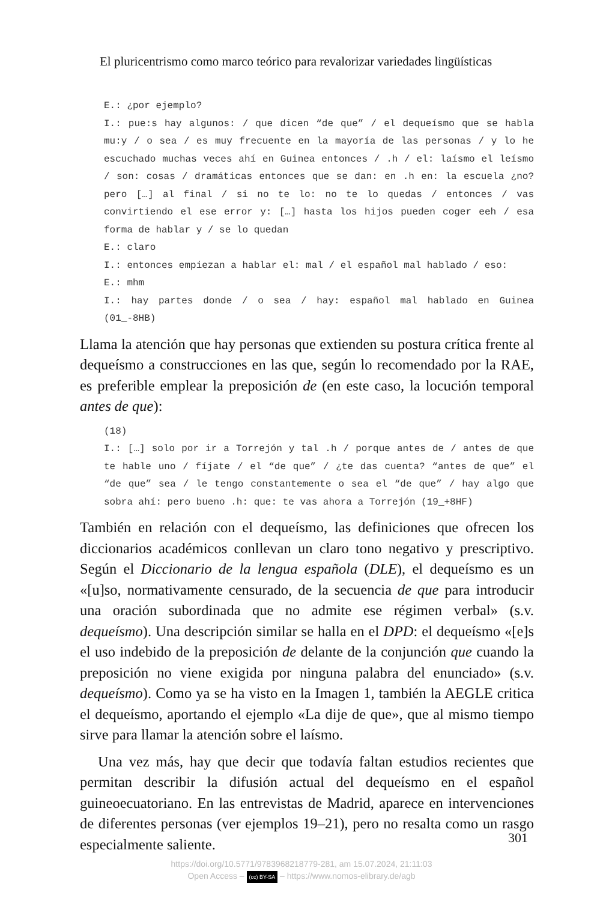El pluricentrismo como marco teórico para revalorizar variedades lingüísticas
E.: ¿por ejemplo?
I.: pue:s hay algunos: / que dicen “de que” / el dequeísmo que se habla mu:y / o sea / es muy frecuente en la mayoría de las personas / y lo he escuchado muchas veces ahí en Guinea entonces / .h / el: laísmo el leísmo / son: cosas / dramáticas entonces que se dan: en .h en: la escuela ¿no? pero […] al final / si no te lo: no te lo quedas / entonces / vas convirtiendo el ese error y: […] hasta los hijos pueden coger eeh / esa forma de hablar y / se lo quedan
E.: claro
I.: entonces empiezan a hablar el: mal / el español mal hablado / eso:
E.: mhm
I.: hay partes donde / o sea / hay: español mal hablado en Guinea (01_-8HB)
Llama la atención que hay personas que extienden su postura crítica frente al dequeísmo a construcciones en las que, según lo recomendado por la RAE, es preferible emplear la preposición de (en este caso, la locución temporal antes de que):
(18)
I.: […] solo por ir a Torrejón y tal .h / porque antes de / antes de que te hable uno / fíjate / el “de que” / ¿te das cuenta? “antes de que” el “de que” sea / le tengo constantemente o sea el “de que” / hay algo que sobra ahí: pero bueno .h: que: te vas ahora a Torrejón (19_+8HF)
También en relación con el dequeísmo, las definiciones que ofrecen los diccionarios académicos conllevan un claro tono negativo y prescriptivo. Según el Diccionario de la lengua española (DLE), el dequeísmo es un «[u]so, normativamente censurado, de la secuencia de que para introducir una oración subordinada que no admite ese régimen verbal» (s.v. dequeísmo). Una descripción similar se halla en el DPD: el dequeísmo «[e]s el uso indebido de la preposición de delante de la conjunción que cuando la preposición no viene exigida por ninguna palabra del enunciado» (s.v. dequeísmo). Como ya se ha visto en la Imagen 1, también la AEGLE critica el dequeísmo, aportando el ejemplo «La dije de que», que al mismo tiempo sirve para llamar la atención sobre el laísmo.
Una vez más, hay que decir que todavía faltan estudios recientes que permitan describir la difusión actual del dequeísmo en el español guineoecuatoriano. En las entrevistas de Madrid, aparece en intervenciones de diferentes personas (ver ejemplos 19–21), pero no resalta como un rasgo especialmente saliente.
301
https://doi.org/10.5771/9783968218779-281, am 15.07.2024, 21:11:03
Open Access – (cc) BY-SA – https://www.nomos-elibrary.de/agb